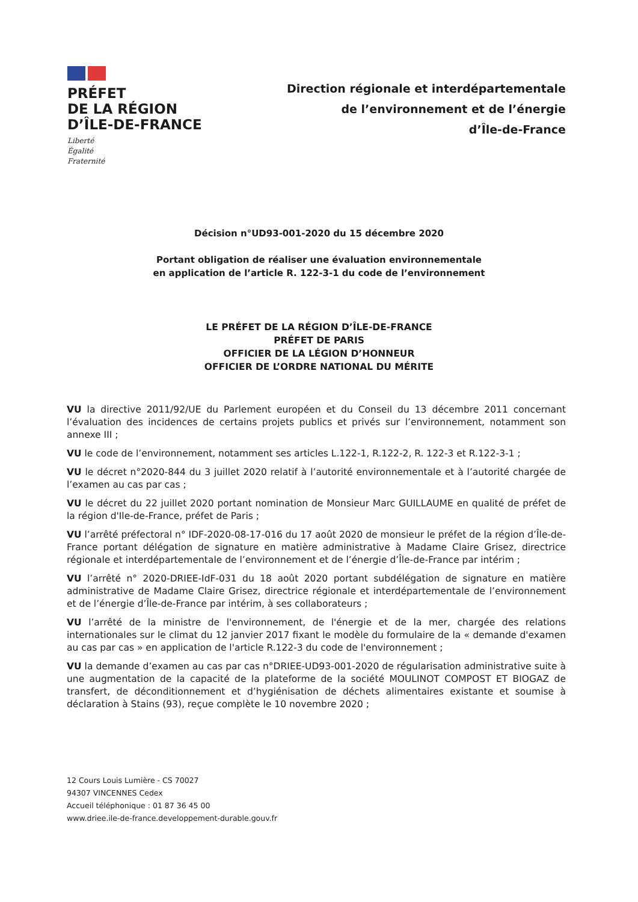PRÉFET
DE LA RÉGION
D’ÎLE-DE-FRANCE
Liberté
Égalité
Fraternité
Direction régionale et interdépartementale
de l’environnement et de l’énergie
d’Île-de-France
Décision n°UD93-001-2020 du 15 décembre 2020
Portant obligation de réaliser une évaluation environnementale
en application de l’article R. 122-3-1 du code de l’environnement
LE PRÉFET DE LA RÉGION D’ÎLE-DE-FRANCE
PRÉFET DE PARIS
OFFICIER DE LA LÉGION D’HONNEUR
OFFICIER DE L’ORDRE NATIONAL DU MÉRITE
VU la directive 2011/92/UE du Parlement européen et du Conseil du 13 décembre 2011 concernant l’évaluation des incidences de certains projets publics et privés sur l’environnement, notamment son annexe III ;
VU le code de l’environnement, notamment ses articles L.122-1, R.122-2, R. 122-3 et R.122-3-1 ;
VU le décret n°2020-844 du 3 juillet 2020 relatif à l’autorité environnementale et à l’autorité chargée de l’examen au cas par cas ;
VU le décret du 22 juillet 2020 portant nomination de Monsieur Marc GUILLAUME en qualité de préfet de la région d'Ile-de-France, préfet de Paris ;
VU l’arrêté préfectoral n° IDF-2020-08-17-016 du 17 août 2020 de monsieur le préfet de la région d’Île-de-France portant délégation de signature en matière administrative à Madame Claire Grisez, directrice régionale et interdépartementale de l’environnement et de l’énergie d’Île-de-France par intérim ;
VU l’arrêté n° 2020-DRIEE-IdF-031 du 18 août 2020 portant subdélégation de signature en matière administrative de Madame Claire Grisez, directrice régionale et interdépartementale de l’environnement et de l’énergie d’Île-de-France par intérim, à ses collaborateurs ;
VU l’arrêté de la ministre de l'environnement, de l'énergie et de la mer, chargée des relations internationales sur le climat du 12 janvier 2017 fixant le modèle du formulaire de la « demande d'examen au cas par cas » en application de l'article R.122-3 du code de l'environnement ;
VU la demande d’examen au cas par cas n°DRIEE-UD93-001-2020 de régularisation administrative suite à une augmentation de la capacité de la plateforme de la société MOULINOT COMPOST ET BIOGAZ de transfert, de déconditionnement et d’hygiénisation de déchets alimentaires existante et soumise à déclaration à Stains (93), reçue complète le 10 novembre 2020 ;
12 Cours Louis Lumière - CS 70027
94307 VINCENNES Cedex
Accueil téléphonique : 01 87 36 45 00
www.driee.ile-de-france.developpement-durable.gouv.fr